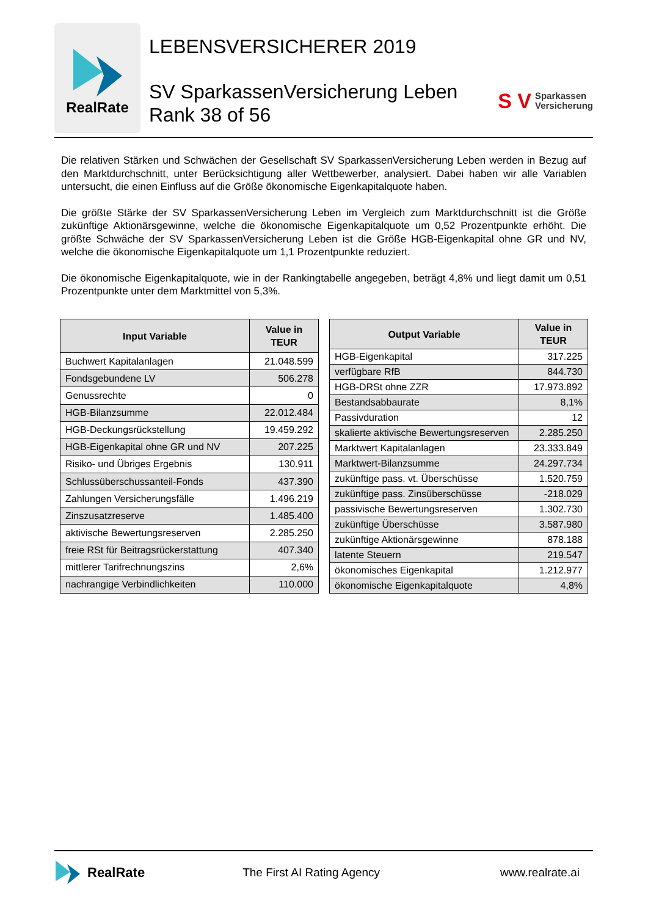RealRate
LEBENSVERSICHERER 2019
SV SparkassenVersicherung Leben
Rank 38 of 56
S V Sparkassen
Versicherung
Die relativen Stärken und Schwächen der Gesellschaft SV SparkassenVersicherung Leben werden in Bezug auf den Marktdurchschnitt, unter Berücksichtigung aller Wettbewerber, analysiert. Dabei haben wir alle Variablen untersucht, die einen Einfluss auf die Größe ökonomische Eigenkapitalquote haben.
Die größte Stärke der SV SparkassenVersicherung Leben im Vergleich zum Marktdurchschnitt ist die Größe zukünftige Aktionärsgewinne, welche die ökonomische Eigenkapitalquote um 0,52 Prozentpunkte erhöht. Die größte Schwäche der SV SparkassenVersicherung Leben ist die Größe HGB-Eigenkapital ohne GR und NV, welche die ökonomische Eigenkapitalquote um 1,1 Prozentpunkte reduziert.
Die ökonomische Eigenkapitalquote, wie in der Rankingtabelle angegeben, beträgt 4,8% und liegt damit um 0,51 Prozentpunkte unter dem Marktmittel von 5,3%.
| Input Variable | Value in TEUR |
| --- | --- |
| Buchwert Kapitalanlagen | 21.048.599 |
| Fondsgebundene LV | 506.278 |
| Genussrechte | 0 |
| HGB-Bilanzsumme | 22.012.484 |
| HGB-Deckungsrückstellung | 19.459.292 |
| HGB-Eigenkapital ohne GR und NV | 207.225 |
| Risiko- und Übriges Ergebnis | 130.911 |
| Schlussüberschussanteil-Fonds | 437.390 |
| Zahlungen Versicherungsfälle | 1.496.219 |
| Zinszusatzreserve | 1.485.400 |
| aktivische Bewertungsreserven | 2.285.250 |
| freie RSt für Beitragsrückerstattung | 407.340 |
| mittlerer Tarifrechnungszins | 2,6% |
| nachrangige Verbindlichkeiten | 110.000 |
| Output Variable | Value in TEUR |
| --- | --- |
| HGB-Eigenkapital | 317.225 |
| verfügbare RfB | 844.730 |
| HGB-DRSt ohne ZZR | 17.973.892 |
| Bestandsabbaurate | 8,1% |
| Passivduration | 12 |
| skalierte aktivische Bewertungsreserven | 2.285.250 |
| Marktwert Kapitalanlagen | 23.333.849 |
| Marktwert-Bilanzsumme | 24.297.734 |
| zukünftige pass. vt. Überschüsse | 1.520.759 |
| zukünftige pass. Zinsüberschüsse | -218.029 |
| passivische Bewertungsreserven | 1.302.730 |
| zukünftige Überschüsse | 3.587.980 |
| zukünftige Aktionärsgewinne | 878.188 |
| latente Steuern | 219.547 |
| ökonomisches Eigenkapital | 1.212.977 |
| ökonomische Eigenkapitalquote | 4,8% |
RealRate The First AI Rating Agency www.realrate.ai